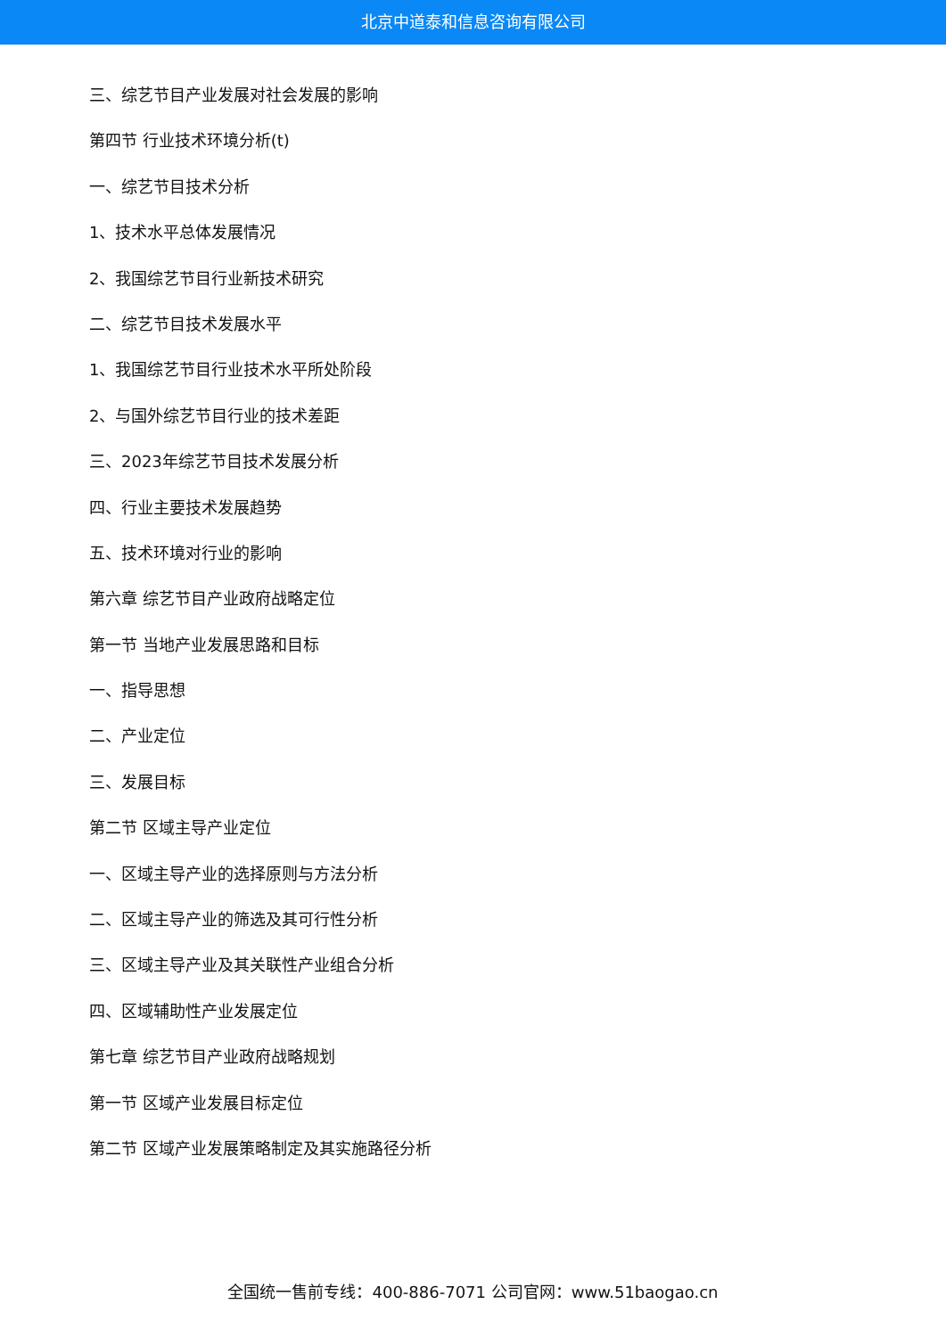北京中道泰和信息咨询有限公司
三、综艺节目产业发展对社会发展的影响
第四节 行业技术环境分析(t)
一、综艺节目技术分析
1、技术水平总体发展情况
2、我国综艺节目行业新技术研究
二、综艺节目技术发展水平
1、我国综艺节目行业技术水平所处阶段
2、与国外综艺节目行业的技术差距
三、2023年综艺节目技术发展分析
四、行业主要技术发展趋势
五、技术环境对行业的影响
第六章 综艺节目产业政府战略定位
第一节 当地产业发展思路和目标
一、指导思想
二、产业定位
三、发展目标
第二节 区域主导产业定位
一、区域主导产业的选择原则与方法分析
二、区域主导产业的筛选及其可行性分析
三、区域主导产业及其关联性产业组合分析
四、区域辅助性产业发展定位
第七章 综艺节目产业政府战略规划
第一节 区域产业发展目标定位
第二节 区域产业发展策略制定及其实施路径分析
全国统一售前专线：400-886-7071 公司官网：www.51baogao.cn